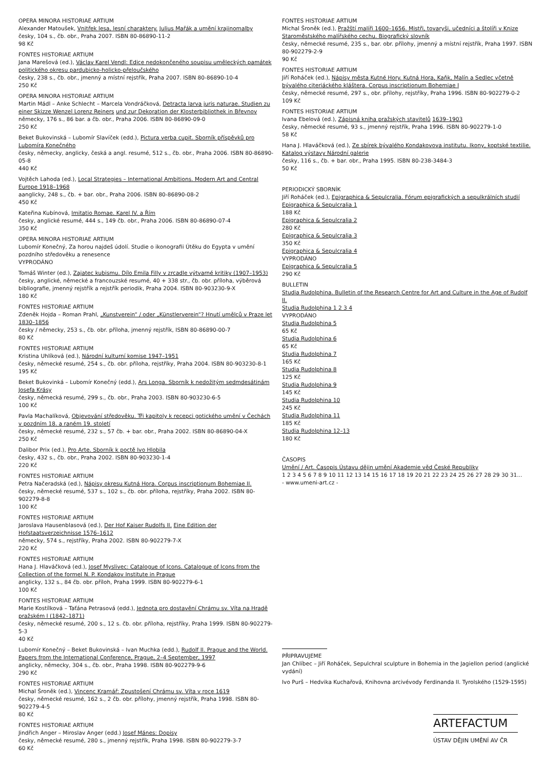OPERA MINORA HISTORIAE ARTIUM
Alexander Matoušek, Vnitřek lesa, lesní charaktery. Julius Mařák a umění krajinomalby
česky, 104 s., čb. obr., Praha 2007. ISBN 80-86890-11-2
98 Kč
FONTES HISTORIAE ARTIUM
Jana Marešová (ed.), Václav Karel Vendl: Edice nedokončeného soupisu uměleckých památek politického okresu pardubicko-holicko-přeloučského
česky, 238 s., čb. obr., jmenný a místní rejstřík, Praha 2007. ISBN 80-86890-10-4
250 Kč
OPERA MINORA HISTORIAE ARTIUM
Martin Mádl – Anke Schlecht – Marcela Vondráčková, Detracta larva juris naturae. Studien zu einer Skizze Wenzel Lorenz Reiners und zur Dekoration der Klosterbibliothek in Břevnov
německy, 176 s., 86 bar. a čb. obr., Praha 2006. ISBN 80-86890-09-0
250 Kč
Beket Bukovinská – Lubomír Slavíček (edd.), Pictura verba cupit. Sborník příspěvků pro Lubomíra Konečného
česky, německy, anglicky, česká a angl. resumé, 512 s., čb. obr., Praha 2006. ISBN 80-86890-05-8
440 Kč
Vojtěch Lahoda (ed.), Local Strategies – International Ambitions. Modern Art and Central Europe 1918–1968
aanglicky, 248 s., čb. + bar. obr., Praha 2006. ISBN 80-86890-08-2
450 Kč
Kateřina Kubínová, Imitatio Romae. Karel IV. a Řím
česky, anglické resumé, 444 s., 149 čb. obr., Praha 2006. ISBN 80-86890-07-4
350 Kč
OPERA MINORA HISTORIAE ARTIUM
Lubomír Konečný, Za horou najdeš údolí. Studie o ikonografii Útěku do Egypta v umění pozdního středověku a renesence
VYPRODÁNO
Tomáš Winter (ed.), Zajatec kubismu. Dílo Emila Filly v zrcadle výtvarné kritiky (1907–1953)
česky, anglické, německé a francouzské resumé, 40 + 338 str., čb. obr. příloha, výběrová bibliografie, jmenný rejstřík a rejstřík periodik, Praha 2004. ISBN 80-903230-9-X
180 Kč
FONTES HISTORIAE ARTIUM
Zdeněk Hojda – Roman Prahl, „Kunstverein“ / oder „Künstlerverein“? Hnutí umělců v Praze let 1830–1856
česky / německy, 253 s., čb. obr. příloha, jmenný rejstřík, ISBN 80-86890-00-7
80 Kč
FONTES HISTORIAE ARTIUM
Kristina Uhlíková (ed.), Národní kulturní komise 1947–1951
česky, německé resumé, 254 s., čb. obr. příloha, rejstříky, Praha 2004. ISBN 80-903230-8-1
195 Kč
Beket Bukovinká – Lubomír Konečný (edd.), Ars Longa. Sborník k nedožitým sedmdesátinám Josefa Krásy
česky, německá resumé, 299 s., čb. obr., Praha 2003. ISBN 80-903230-6-5
100 Kč
Pavla Machalíková, Objevování středověku. Tři kapitoly k recepci gotického umění v Čechách v pozdním 18. a raném 19. století
česky, německé resumé, 232 s., 57 čb. + bar. obr., Praha 2002. ISBN 80-86890-04-X
250 Kč
Dalibor Prix (ed.), Pro Arte. Sborník k poctě Ivo Hlobila
česky, 432 s., čb. obr., Praha 2002. ISBN 80-903230-1-4
220 Kč
FONTES HISTORIAE ARTIUM
Petra Načeradská (ed.), Nápisy okresu Kutná Hora. Corpus inscriptionum Bohemiae II.
česky, německé resumé, 537 s., 102 s., čb. obr. příloha, rejstříky, Praha 2002. ISBN 80-902279-8-8
100 Kč
FONTES HISTORIAE ARTIUM
Jaroslava Hausenblasová (ed.), Der Hof Kaiser Rudolfs II. Eine Edition der Hofstaatsverzeichnisse 1576–1612
německy, 574 s., rejstříky, Praha 2002. ISBN 80-902279-7-X
220 Kč
FONTES HISTORIAE ARTIUM
Hana J. Hlaváčková (ed.), Josef Myslivec: Catalogue of Icons. Catalogue of Icons from the Collection of the formel N. P. Kondakov Institute in Prague
anglicky, 132 s., 84 čb. obr. příloh, Praha 1999. ISBN 80-902279-6-1
100 Kč
FONTES HISTORIAE ARTIUM
Marie Kostílková – Taťána Petrasová (edd.), Jednota pro dostavění Chrámu sv. Víta na Hradě pražském I (1842–1871)
česky, německé resumé, 200 s., 12 s. čb. obr. příloha, rejstříky, Praha 1999. ISBN 80-902279-5-3
40 Kč
Lubomír Konečný – Beket Bukovinská – Ivan Muchka (edd.), Rudolf II. Prague and the World. Papers from the International Conference, Prague, 2–4 September, 1997
anglicky, německy, 304 s., čb. obr., Praha 1998. ISBN 80-902279-9-6
290 Kč
FONTES HISTORIAE ARTIUM
Michal Šroněk (ed.), Vincenc Kramář: Zpustošení Chrámu sv. Víta v roce 1619
česky, německé resumé, 162 s., 2 čb. obr. přílohy, jmenný rejstřík, Praha 1998. ISBN 80-902279-4-5
80 Kč
FONTES HISTORIAE ARTIUM
Jindřich Anger – Miroslav Anger (edd.) Josef Mánes: Dopisy
česky, německé resumé, 280 s., jmenný rejstřík, Praha 1998. ISBN 80-902279-3-7
60 Kč
FONTES HISTORIAE ARTIUM
Michal Šroněk (ed.), Pražští malíři 1600–1656. Mistři, tovaryši, učedníci a štolíři v Knize Staroměstského malířského cechu. Biografický slovník
česky, německé resumé, 235 s., bar. obr. přílohy, jmenný a místní rejstřík, Praha 1997. ISBN 80-902279-2-9
90 Kč
FONTES HISTORIAE ARTIUM
Jiří Roháček (ed.), Nápisy města Kutné Hory. Kutná Hora, Kaňk, Malín a Sedlec včetně bývalého citeriáckého kláštera. Corpus inscriptionum Bohemiae I
česky, německé resumé, 297 s., obr. přílohy, rejstříky, Praha 1996. ISBN 80-902279-0-2
109 Kč
FONTES HISTORIAE ARTIUM
Ivana Ebelová (ed.), Zápisná kniha pražských stavitelů 1639–1903
česky, německé resumé, 93 s., jmenný rejstřík, Praha 1996. ISBN 80-902279-1-0
58 Kč
Hana J. Hlaváčková (ed.), Ze sbírek bývalého Kondakovova institutu. Ikony, koptské textilie. Katalog výstavy Národní galerie
česky, 116 s., čb. + bar. obr., Praha 1995. ISBN 80-238-3484-3
50 Kč
PERIODICKÝ SBORNÍK
Jiří Roháček (ed.), Epigraphica & Sepulcralia. Fórum epigrafických a sepulkrálních studií
Epigraphica & Sepulcralia 1
188 Kč
Epigraphica & Sepulcralia 2
280 Kč
Epigraphica & Sepulcralia 3
350 Kč
Epigraphica & Sepulcralia 4
VYPRODÁNO
Epigraphica & Sepulcralia 5
290 Kč
BULLETIN
Studia Rudolphina. Bulletin of the Research Centre for Art and Culture in the Age of Rudolf II.
Studia Rudolphina 1 2 3 4
VYPRODÁNO
Studia Rudolphina 5
65 Kč
Studia Rudolphina 6
65 Kč
Studia Rudolphina 7
165 Kč
Studia Rudolphina 8
125 Kč
Studia Rudolphina 9
145 Kč
Studia Rudolphina 10
245 Kč
Studia Rudolphina 11
185 Kč
Studia Rudolphina 12–13
180 Kč
ČASOPIS
Umění / Art. Časopis Ústavu dějin umění Akademie věd České Republiky
1 2 3 4 5 6 7 8 9 10 11 12 13 14 15 16 17 18 19 20 21 22 23 24 25 26 27 28 29 30 31...
- www.umeni-art.cz -
PŘIPRAVUJEME
Jan Chlíbec – Jiří Roháček, Sepulchral sculpture in Bohemia in the Jagiellon period (anglické vydání)
Ivo Purš – Hedvika Kuchařová, Knihovna arcivévody Ferdinanda II. Tyrolského (1529-1595)
ARTEFACTUM
ÚSTAV DĚJIN UMĚNÍ AV ČR